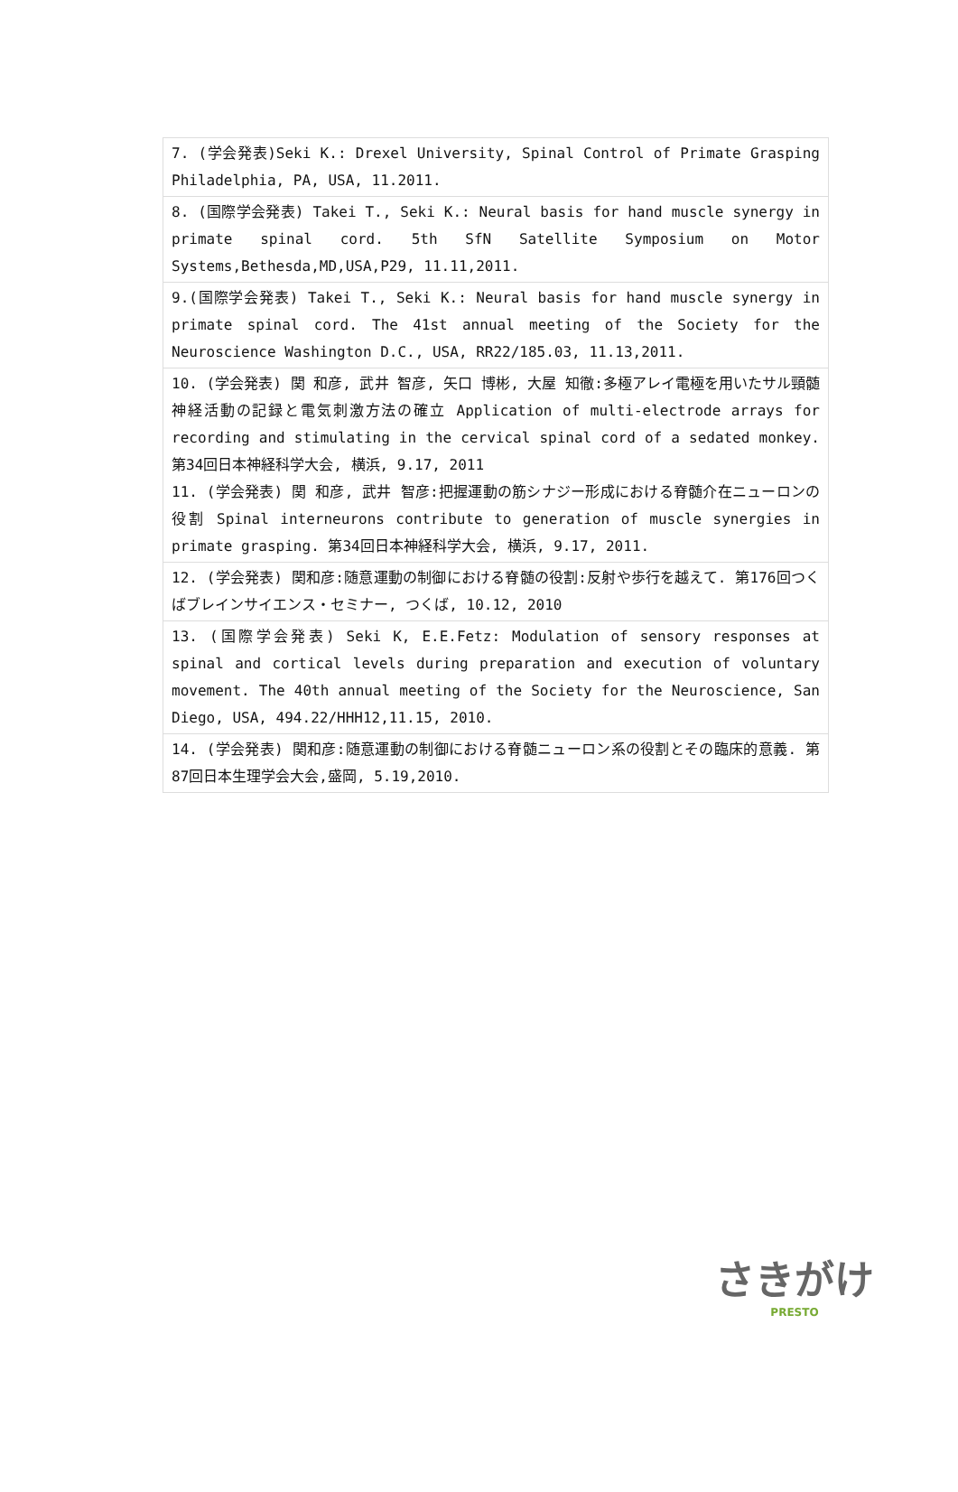| 7. (学会発表)Seki K.: Drexel University, Spinal Control of Primate Grasping Philadelphia, PA, USA, 11.2011. |
| 8. (国際学会発表) Takei T., Seki K.: Neural basis for hand muscle synergy in primate spinal cord. 5th SfN Satellite Symposium on Motor Systems,Bethesda,MD,USA,P29, 11.11,2011. |
| 9.(国際学会発表) Takei T., Seki K.: Neural basis for hand muscle synergy in primate spinal cord. The 41st annual meeting of the Society for the Neuroscience Washington D.C., USA, RR22/185.03, 11.13,2011. |
| 10. (学会発表) 関 和彦, 武井 智彦, 矢口 博彬, 大屋 知徹:多極アレイ電極を用いたサル頸髄神経活動の記録と電気刺激方法の確立 Application of multi-electrode arrays for recording and stimulating in the cervical spinal cord of a sedated monkey. 第34回日本神経科学大会, 横浜, 9.17, 2011 11. (学会発表) 関 和彦, 武井 智彦:把握運動の筋シナジー形成における脊髄介在ニューロンの役割 Spinal interneurons contribute to generation of muscle synergies in primate grasping. 第34回日本神経科学大会, 横浜, 9.17, 2011. |
| 12. (学会発表) 関和彦:随意運動の制御における脊髄の役割:反射や歩行を越えて. 第176回つくばブレインサイエンス・セミナー, つくば, 10.12, 2010 |
| 13. (国際学会発表) Seki K, E.E.Fetz: Modulation of sensory responses at spinal and cortical levels during preparation and execution of voluntary movement. The 40th annual meeting of the Society for the Neuroscience, San Diego, USA, 494.22/HHH12,11.15, 2010. |
| 14. (学会発表) 関和彦:随意運動の制御における脊髄ニューロン系の役割とその臨床的意義. 第87回日本生理学会大会,盛岡, 5.19,2010. |
さきがけ
PRESTO